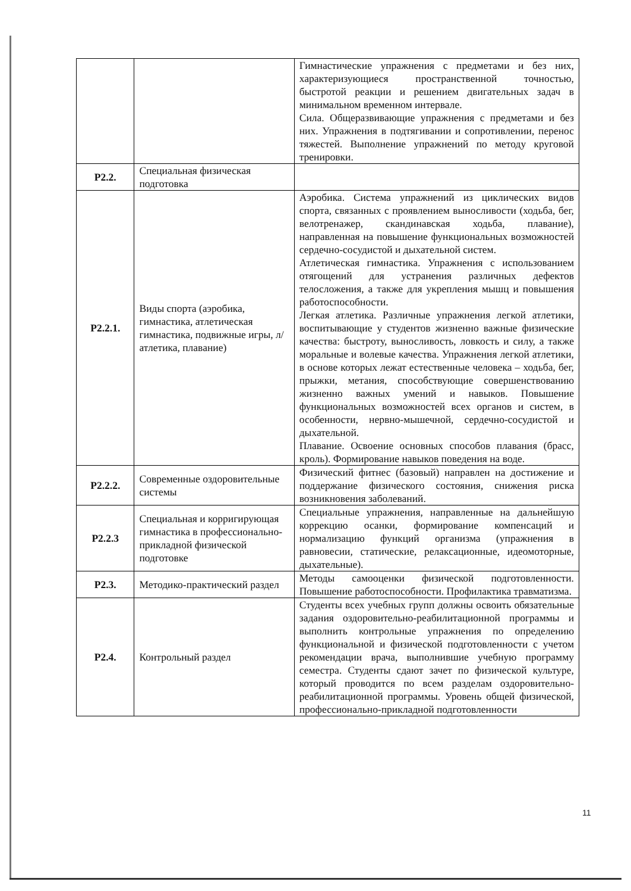| | | Гимнастические упражнения с предметами и без них, характеризующиеся пространственной точностью, быстротой реакции и решением двигательных задач в минимальном временном интервале. Сила. Общеразвивающие упражнения с предметами и без них. Упражнения в подтягивании и сопротивлении, перенос тяжестей. Выполнение упражнений по методу круговой тренировки. |
| Р2.2. | Специальная физическая подготовка | |
| Р2.2.1. | Виды спорта (аэробика, гимнастика, атлетическая гимнастика, подвижные игры, л/атлетика, плавание) | Аэробика. Система упражнений из циклических видов спорта, связанных с проявлением выносливости (ходьба, бег, велотренажер, скандинавская ходьба, плавание), направленная на повышение функциональных возможностей сердечно-сосудистой и дыхательной систем. Атлетическая гимнастика. Упражнения с использованием отягощений для устранения различных дефектов телосложения, а также для укрепления мышц и повышения работоспособности. Легкая атлетика. Различные упражнения легкой атлетики, воспитывающие у студентов жизненно важные физические качества: быстроту, выносливость, ловкость и силу, а также моральные и волевые качества. Упражнения легкой атлетики, в основе которых лежат естественные человека – ходьба, бег, прыжки, метания, способствующие совершенствованию жизненно важных умений и навыков. Повышение функциональных возможностей всех органов и систем, в особенности, нервно-мышечной, сердечно-сосудистой и дыхательной. Плавание. Освоение основных способов плавания (брасс, кроль). Формирование навыков поведения на воде. |
| Р2.2.2. | Современные оздоровительные системы | Физический фитнес (базовый) направлен на достижение и поддержание физического состояния, снижения риска возникновения заболеваний. |
| Р2.2.3 | Специальная и корригирующая гимнастика в профессионально-прикладной физической подготовке | Специальные упражнения, направленные на дальнейшую коррекцию осанки, формирование компенсаций и нормализацию функций организма (упражнения в равновесии, статические, релаксационные, идеомоторные, дыхательные). |
| Р2.3. | Методико-практический раздел | Методы самооценки физической подготовленности. Повышение работоспособности. Профилактика травматизма. |
| Р2.4. | Контрольный раздел | Студенты всех учебных групп должны освоить обязательные задания оздоровительно-реабилитационной программы и выполнить контрольные упражнения по определению функциональной и физической подготовленности с учетом рекомендации врача, выполнившие учебную программу семестра. Студенты сдают зачет по физической культуре, который проводится по всем разделам оздоровительно-реабилитационной программы. Уровень общей физической, профессионально-прикладной подготовленности |
11